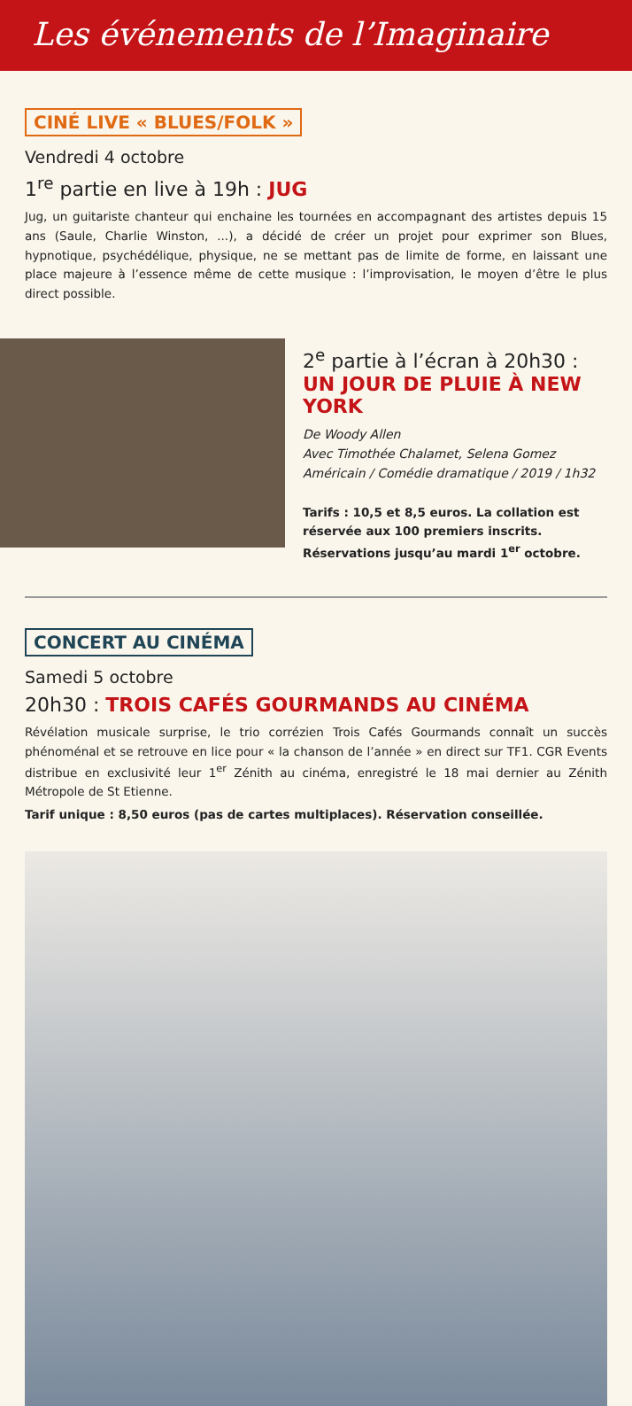Les événements de l’Imaginaire
CINÉ LIVE « BLUES/FOLK »
Vendredi 4 octobre
1<sup>re</sup> partie en live à 19h : JUG
Jug, un guitariste chanteur qui enchaine les tournées en accompagnant des artistes depuis 15 ans (Saule, Charlie Winston, ...), a décidé de créer un projet pour exprimer son Blues, hypnotique, psychédélique, physique, ne se mettant pas de limite de forme, en laissant une place majeure à l’essence même de cette musique : l’improvisation, le moyen d’être le plus direct possible.
2<sup>e</sup> partie à l’écran à 20h30 :
UN JOUR DE PLUIE À NEW YORK
De Woody Allen
Avec Timothée Chalamet, Selena Gomez
Américain / Comédie dramatique / 2019 / 1h32
Tarifs : 10,5 et 8,5 euros. La collation est réservée aux 100 premiers inscrits. Réservations jusqu’au mardi 1<sup>er</sup> octobre.
CONCERT AU CINÉMA
Samedi 5 octobre
20h30 : TROIS CAFÉS GOURMANDS AU CINÉMA
Révélation musicale surprise, le trio corrézien Trois Cafés Gourmands connaît un succès phénoménal et se retrouve en lice pour « la chanson de l’année » en direct sur TF1. CGR Events distribue en exclusivité leur 1<sup>er</sup> Zénith au cinéma, enregistré le 18 mai dernier au Zénith Métropole de St Etienne.
Tarif unique : 8,50 euros (pas de cartes multiplaces). Réservation conseillée.